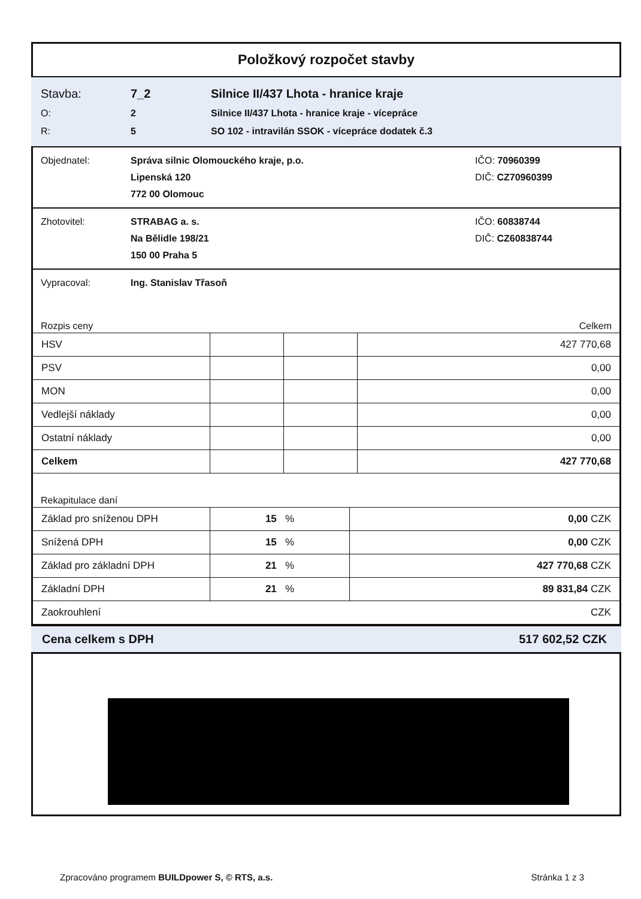Položkový rozpočet stavby
Stavba: 7_2 Silnice II/437 Lhota - hranice kraje
O: 2 Silnice II/437 Lhota - hranice kraje - vícepráce
R: 5 SO 102 - intravilán SSOK - vícepráce dodatek č.3
Objednatel: Správa silnic Olomouckého kraje, p.o. IČO: 70960399
Lipenská 120 DIČ: CZ70960399
772 00 Olomouc
Zhotovitel: STRABAG a. s. IČO: 60838744
Na Bělidle 198/21 DIČ: CZ60838744
150 00 Praha 5
Vypracoval: Ing. Stanislav Třasoň
Rozpis ceny Celkem
| HSV | | | 427 770,68 |
| PSV | | | 0,00 |
| MON | | | 0,00 |
| Vedlejší náklady | | | 0,00 |
| Ostatní náklady | | | 0,00 |
| Celkem | | | 427 770,68 |
Rekapitulace daní
| Základ pro sníženou DPH | 15 % | 0,00 CZK |
| Snížená DPH | 15 % | 0,00 CZK |
| Základ pro základní DPH | 21 % | 427 770,68 CZK |
| Základní DPH | 21 % | 89 831,84 CZK |
| Zaokrouhlení | | CZK |
Cena celkem s DPH 517 602,52 CZK
Zpracováno programem BUILDpower S, © RTS, a.s. Stránka 1 z 3